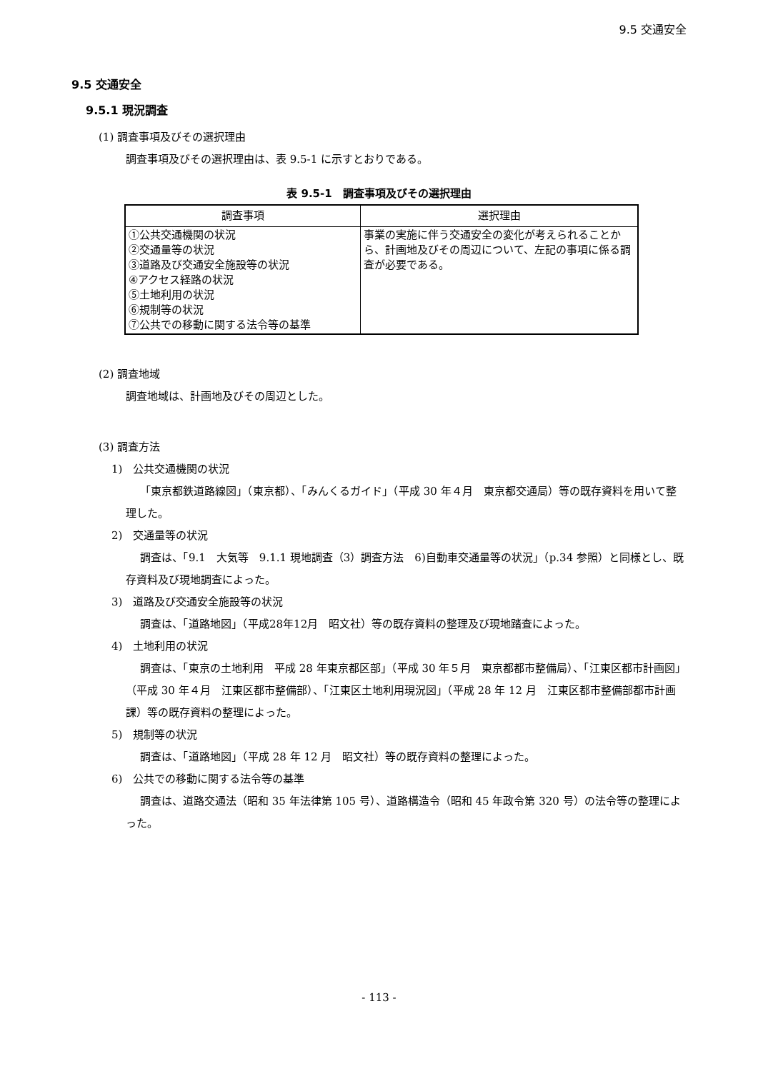9.5 交通安全
9.5 交通安全
9.5.1 現況調査
(1) 調査事項及びその選択理由
調査事項及びその選択理由は、表 9.5-1 に示すとおりである。
表 9.5-1　調査事項及びその選択理由
| 調査事項 | 選択理由 |
| --- | --- |
| ①公共交通機関の状況 ②交通量等の状況 ③道路及び交通安全施設等の状況 ④アクセス経路の状況 ⑤土地利用の状況 ⑥規制等の状況 ⑦公共での移動に関する法令等の基準 | 事業の実施に伴う交通安全の変化が考えられることから、計画地及びその周辺について、左記の事項に係る調査が必要である。 |
(2) 調査地域
調査地域は、計画地及びその周辺とした。
(3) 調査方法
1)　公共交通機関の状況
「東京都鉄道路線図」（東京都）、「みんくるガイド」（平成 30 年４月　東京都交通局）等の既存資料を用いて整理した。
2)　交通量等の状況
調査は、「9.1　大気等　9.1.1 現地調査（3）調査方法　6)自動車交通量等の状況」（p.34 参照）と同様とし、既存資料及び現地調査によった。
3)　道路及び交通安全施設等の状況
調査は、「道路地図」（平成28年12月　昭文社）等の既存資料の整理及び現地踏査によった。
4)　土地利用の状況
調査は、「東京の土地利用　平成 28 年東京都区部」（平成 30 年５月　東京都都市整備局）、「江東区都市計画図」（平成 30 年４月　江東区都市整備部）、「江東区土地利用現況図」（平成 28 年 12 月　江東区都市整備部都市計画課）等の既存資料の整理によった。
5)　規制等の状況
調査は、「道路地図」（平成 28 年 12 月　昭文社）等の既存資料の整理によった。
6)　公共での移動に関する法令等の基準
調査は、道路交通法（昭和 35 年法律第 105 号）、道路構造令（昭和 45 年政令第 320 号）の法令等の整理によった。
- 113 -